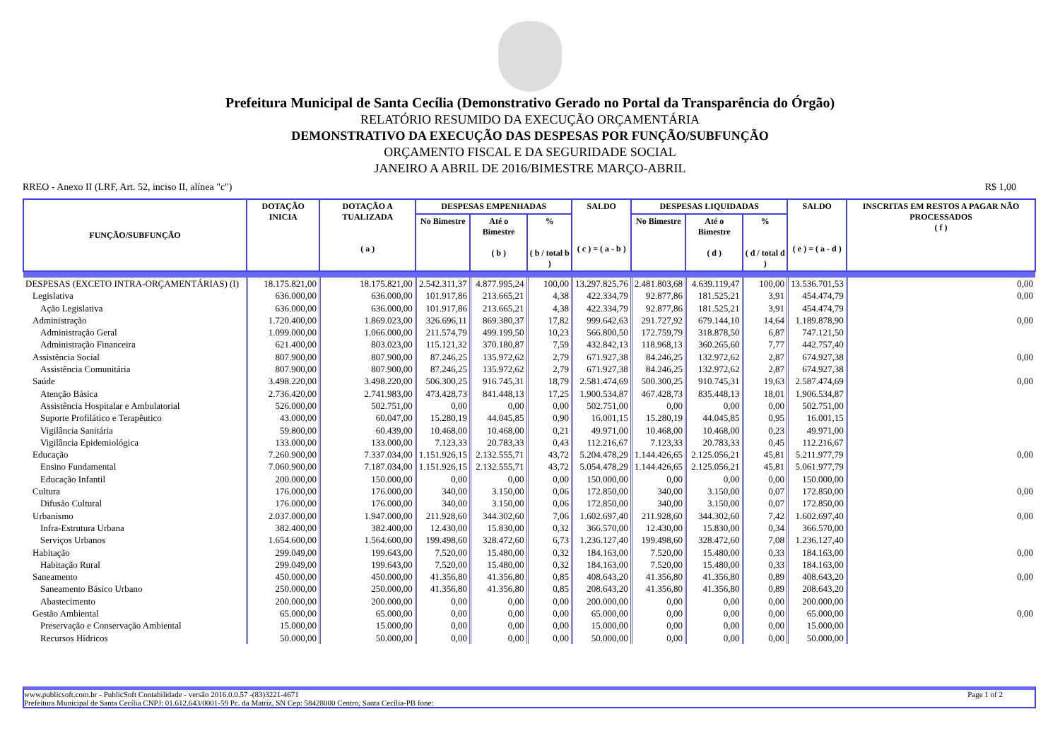Prefeitura Municipal de Santa Cecília (Demonstrativo Gerado no Portal da Transparência do Órgão)
RELATÓRIO RESUMIDO DA EXECUÇÃO ORÇAMENTÁRIA
DEMONSTRATIVO DA EXECUÇÃO DAS DESPESAS POR FUNÇÃO/SUBFUNÇÃO
ORÇAMENTO FISCAL E DA SEGURIDADE SOCIAL
JANEIRO A ABRIL DE 2016/BIMESTRE MARÇO-ABRIL
RREO - Anexo II (LRF, Art. 52, inciso II, alínea "c") R$ 1,00
| FUNÇÃO/SUBFUNÇÃO | DOTAÇÃO INICIA | DOTAÇÃO A TUALIZADA ( a ) | DESPESAS EMPENHADAS | | | SALDO ( c ) = ( a - b ) | DESPESAS LIQUIDADAS | | | SALDO ( e ) = ( a - d ) | INSCRITAS EM RESTOS A PAGAR NÃO PROCESSADOS ( f ) |
| --- | --- | --- | --- | --- | --- | --- | --- | --- | --- | --- | --- |
| | | | No Bimestre | Até o Bimestre ( b ) | % ( b / total b ) | | No Bimestre | Até o Bimestre ( d ) | % ( d / total d ) | | |
| DESPESAS (EXCETO INTRA-ORÇAMENTÁRIAS) (I) | 18.175.821,00 | 18.175.821,00 | 2.542.311,37 | 4.877.995,24 | 100,00 | 13.297.825,76 | 2.481.803,68 | 4.639.119,47 | 100,00 | 13.536.701,53 | 0,00 |
| Legislativa | 636.000,00 | 636.000,00 | 101.917,86 | 213.665,21 | 4,38 | 422.334,79 | 92.877,86 | 181.525,21 | 3,91 | 454.474,79 | 0,00 |
| Ação Legislativa | 636.000,00 | 636.000,00 | 101.917,86 | 213.665,21 | 4,38 | 422.334,79 | 92.877,86 | 181.525,21 | 3,91 | 454.474,79 | |
| Administração | 1.720.400,00 | 1.869.023,00 | 326.696,11 | 869.380,37 | 17,82 | 999.642,63 | 291.727,92 | 679.144,10 | 14,64 | 1.189.878,90 | 0,00 |
| Administração Geral | 1.099.000,00 | 1.066.000,00 | 211.574,79 | 499.199,50 | 10,23 | 566.800,50 | 172.759,79 | 318.878,50 | 6,87 | 747.121,50 | |
| Administração Financeira | 621.400,00 | 803.023,00 | 115.121,32 | 370.180,87 | 7,59 | 432.842,13 | 118.968,13 | 360.265,60 | 7,77 | 442.757,40 | |
| Assistência Social | 807.900,00 | 807.900,00 | 87.246,25 | 135.972,62 | 2,79 | 671.927,38 | 84.246,25 | 132.972,62 | 2,87 | 674.927,38 | 0,00 |
| Assistência Comunitária | 807.900,00 | 807.900,00 | 87.246,25 | 135.972,62 | 2,79 | 671.927,38 | 84.246,25 | 132.972,62 | 2,87 | 674.927,38 | |
| Saúde | 3.498.220,00 | 3.498.220,00 | 506.300,25 | 916.745,31 | 18,79 | 2.581.474,69 | 500.300,25 | 910.745,31 | 19,63 | 2.587.474,69 | 0,00 |
| Atenção Básica | 2.736.420,00 | 2.741.983,00 | 473.428,73 | 841.448,13 | 17,25 | 1.900.534,87 | 467.428,73 | 835.448,13 | 18,01 | 1.906.534,87 | |
| Assistência Hospitalar e Ambulatorial | 526.000,00 | 502.751,00 | 0,00 | 0,00 | 0,00 | 502.751,00 | 0,00 | 0,00 | 0,00 | 502.751,00 | |
| Suporte Profilático e Terapêutico | 43.000,00 | 60.047,00 | 15.280,19 | 44.045,85 | 0,90 | 16.001,15 | 15.280,19 | 44.045,85 | 0,95 | 16.001,15 | |
| Vigilância Sanitária | 59.800,00 | 60.439,00 | 10.468,00 | 10.468,00 | 0,21 | 49.971,00 | 10.468,00 | 10.468,00 | 0,23 | 49.971,00 | |
| Vigilância Epidemiológica | 133.000,00 | 133.000,00 | 7.123,33 | 20.783,33 | 0,43 | 112.216,67 | 7.123,33 | 20.783,33 | 0,45 | 112.216,67 | |
| Educação | 7.260.900,00 | 7.337.034,00 | 1.151.926,15 | 2.132.555,71 | 43,72 | 5.204.478,29 | 1.144.426,65 | 2.125.056,21 | 45,81 | 5.211.977,79 | 0,00 |
| Ensino Fundamental | 7.060.900,00 | 7.187.034,00 | 1.151.926,15 | 2.132.555,71 | 43,72 | 5.054.478,29 | 1.144.426,65 | 2.125.056,21 | 45,81 | 5.061.977,79 | |
| Educação Infantil | 200.000,00 | 150.000,00 | 0,00 | 0,00 | 0,00 | 150.000,00 | 0,00 | 0,00 | 0,00 | 150.000,00 | |
| Cultura | 176.000,00 | 176.000,00 | 340,00 | 3.150,00 | 0,06 | 172.850,00 | 340,00 | 3.150,00 | 0,07 | 172.850,00 | 0,00 |
| Difusão Cultural | 176.000,00 | 176.000,00 | 340,00 | 3.150,00 | 0,06 | 172.850,00 | 340,00 | 3.150,00 | 0,07 | 172.850,00 | |
| Urbanismo | 2.037.000,00 | 1.947.000,00 | 211.928,60 | 344.302,60 | 7,06 | 1.602.697,40 | 211.928,60 | 344.302,60 | 7,42 | 1.602.697,40 | 0,00 |
| Infra-Estrutura Urbana | 382.400,00 | 382.400,00 | 12.430,00 | 15.830,00 | 0,32 | 366.570,00 | 12.430,00 | 15.830,00 | 0,34 | 366.570,00 | |
| Serviços Urbanos | 1.654.600,00 | 1.564.600,00 | 199.498,60 | 328.472,60 | 6,73 | 1.236.127,40 | 199.498,60 | 328.472,60 | 7,08 | 1.236.127,40 | |
| Habitação | 299.049,00 | 199.643,00 | 7.520,00 | 15.480,00 | 0,32 | 184.163,00 | 7.520,00 | 15.480,00 | 0,33 | 184.163,00 | 0,00 |
| Habitação Rural | 299.049,00 | 199.643,00 | 7.520,00 | 15.480,00 | 0,32 | 184.163,00 | 7.520,00 | 15.480,00 | 0,33 | 184.163,00 | |
| Saneamento | 450.000,00 | 450.000,00 | 41.356,80 | 41.356,80 | 0,85 | 408.643,20 | 41.356,80 | 41.356,80 | 0,89 | 408.643,20 | 0,00 |
| Saneamento Básico Urbano | 250.000,00 | 250.000,00 | 41.356,80 | 41.356,80 | 0,85 | 208.643,20 | 41.356,80 | 41.356,80 | 0,89 | 208.643,20 | |
| Abastecimento | 200.000,00 | 200.000,00 | 0,00 | 0,00 | 0,00 | 200.000,00 | 0,00 | 0,00 | 0,00 | 200.000,00 | |
| Gestão Ambiental | 65.000,00 | 65.000,00 | 0,00 | 0,00 | 0,00 | 65.000,00 | 0,00 | 0,00 | 0,00 | 65.000,00 | 0,00 |
| Preservação e Conservação Ambiental | 15.000,00 | 15.000,00 | 0,00 | 0,00 | 0,00 | 15.000,00 | 0,00 | 0,00 | 0,00 | 15.000,00 | |
| Recursos Hídricos | 50.000,00 | 50.000,00 | 0,00 | 0,00 | 0,00 | 50.000,00 | 0,00 | 0,00 | 0,00 | 50.000,00 | |
www.publicsoft.com.br - PublicSoft Contabilidade - versão 2016.0.0.57 -(83)3221-4671 Page 1 of 2
Prefeitura Municipal de Santa Cecília CNPJ: 01.612.643/0001-59 Pc. da Matriz, SN Cep: 58428000 Centro, Santa Cecília-PB fone: